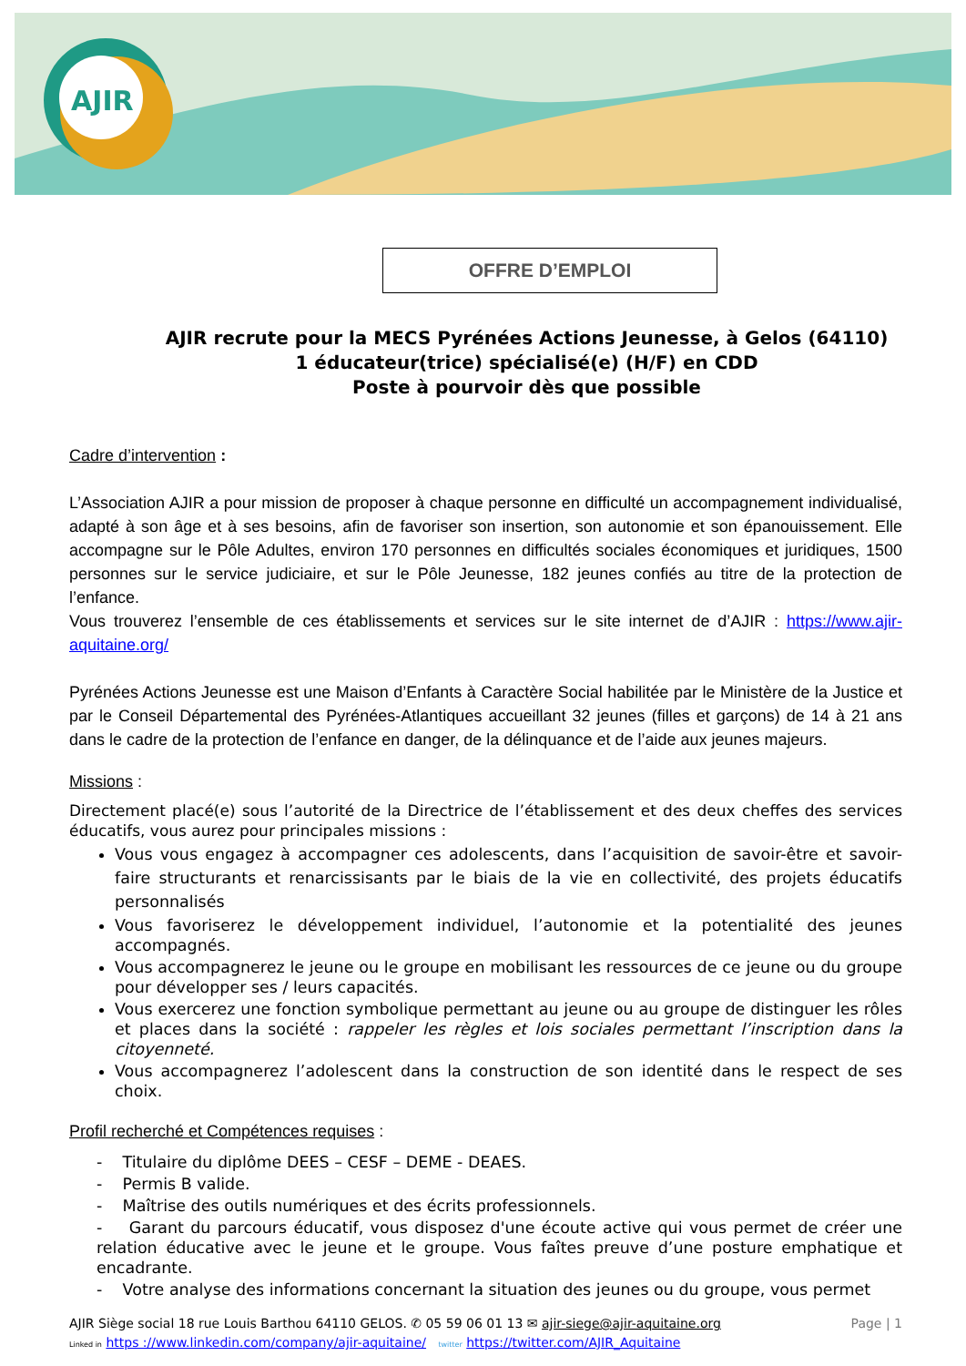AJIR
OFFRE D’EMPLOI
AJIR recrute pour la MECS Pyrénées Actions Jeunesse, à Gelos (64110)
1 éducateur(trice) spécialisé(e) (H/F) en CDD
Poste à pourvoir dès que possible
Cadre d’intervention :
L’Association AJIR a pour mission de proposer à chaque personne en difficulté un accompagnement individualisé, adapté à son âge et à ses besoins, afin de favoriser son insertion, son autonomie et son épanouissement. Elle accompagne sur le Pôle Adultes, environ 170 personnes en difficultés sociales économiques et juridiques, 1500 personnes sur le service judiciaire, et sur le Pôle Jeunesse, 182 jeunes confiés au titre de la protection de l’enfance.
Vous trouverez l’ensemble de ces établissements et services sur le site internet de d’AJIR : https://www.ajir-aquitaine.org/
Pyrénées Actions Jeunesse est une Maison d’Enfants à Caractère Social habilitée par le Ministère de la Justice et par le Conseil Départemental des Pyrénées-Atlantiques accueillant 32 jeunes (filles et garçons) de 14 à 21 ans dans le cadre de la protection de l’enfance en danger, de la délinquance et de l’aide aux jeunes majeurs.
Missions :
Directement placé(e) sous l’autorité de la Directrice de l’établissement et des deux cheffes des services éducatifs, vous aurez pour principales missions :
Vous vous engagez à accompagner ces adolescents, dans l’acquisition de savoir-être et savoir-faire structurants et renarcissisants par le biais de la vie en collectivité, des projets éducatifs personnalisés
Vous favoriserez le développement individuel, l’autonomie et la potentialité des jeunes accompagnés.
Vous accompagnerez le jeune ou le groupe en mobilisant les ressources de ce jeune ou du groupe pour développer ses / leurs capacités.
Vous exercerez une fonction symbolique permettant au jeune ou au groupe de distinguer les rôles et places dans la société : rappeler les règles et lois sociales permettant l’inscription dans la citoyenneté.
Vous accompagnerez l’adolescent dans la construction de son identité dans le respect de ses choix.
Profil recherché et Compétences requises :
- Titulaire du diplôme DEES – CESF – DEME - DEAES.
- Permis B valide.
- Maîtrise des outils numériques et des écrits professionnels.
- Garant du parcours éducatif, vous disposez d'une écoute active qui vous permet de créer une relation éducative avec le jeune et le groupe. Vous faîtes preuve d’une posture emphatique et encadrante.
- Votre analyse des informations concernant la situation des jeunes ou du groupe, vous permet
AJIR Siège social 18 rue Louis Barthou 64110 GELOS. ✆ 05 59 06 01 13 ✉ ajir-siege@ajir-aquitaine.org Page | 1
Linked in https ://www.linkedin.com/company/ajir-aquitaine/ twitter https://twitter.com/AJIR_Aquitaine